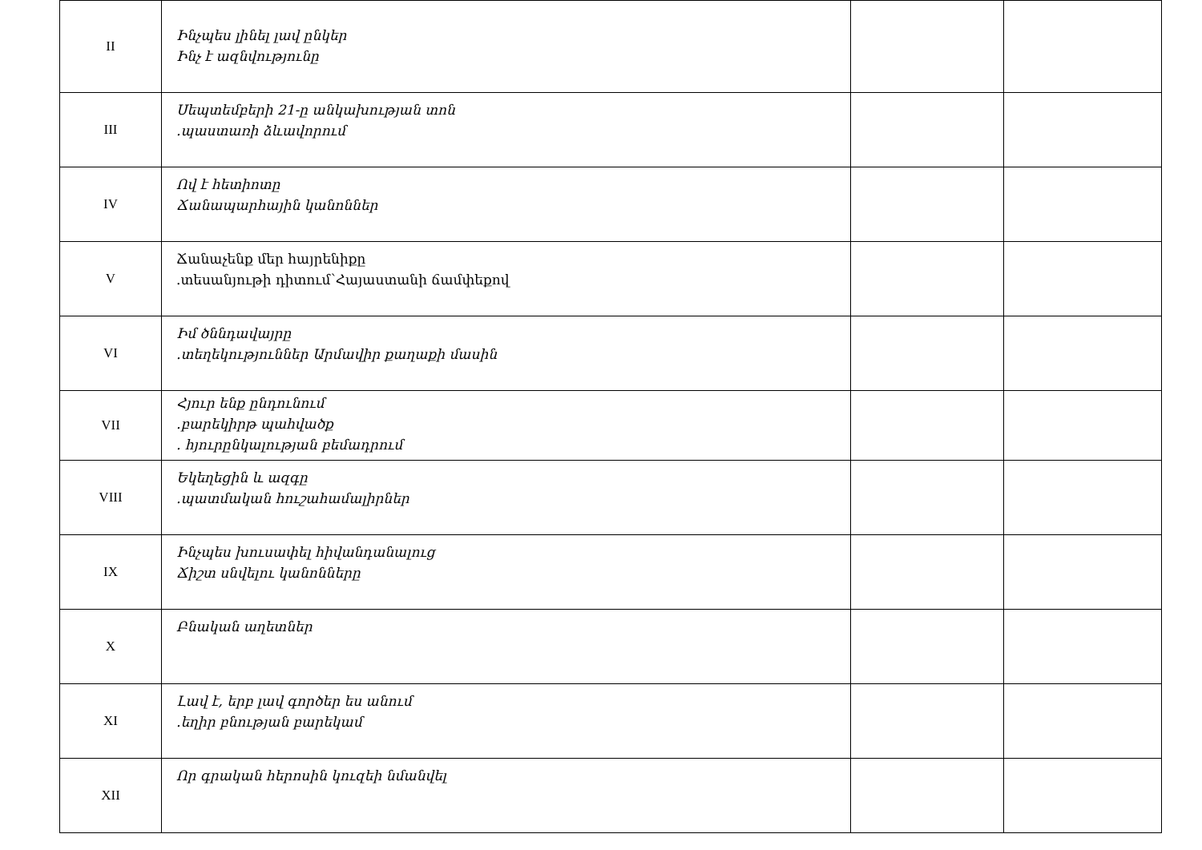| II | Ինչպես լինել լավ ընկեր Ինչ է ազնվությունը | | |
| III | Սեպտեմբերի 21-ը անկախության տոն .պաստառի ձևավորում | | |
| IV | Ով է հետիոտը Ճանապարհային կանոններ | | |
| V | Ճանաչենք մեր հայրենիքը .տեսանյութի դիտում՝Հայաստանի ճամփեքով | | |
| VI | Իմ ծննդավայրը .տեղեկություններ Արմավիր քաղաքի մասին | | |
| VII | Հյուր ենք ընդունում .բարեկիրթ պահվածք . հյուրընկալության բեմադրում | | |
| VIII | Եկեղեցին և ազգը .պատմական հուշահամալիրներ | | |
| IX | Ինչպես խուսափել հիվանդանալուց Ճիշտ սնվելու կանոնները | | |
| X | Բնական աղետներ | | |
| XI | Լավ է, երբ լավ գործեր ես անում .եղիր բնության բարեկամ | | |
| XII | Որ գրական հերոսին կուզեի նմանվել | | |